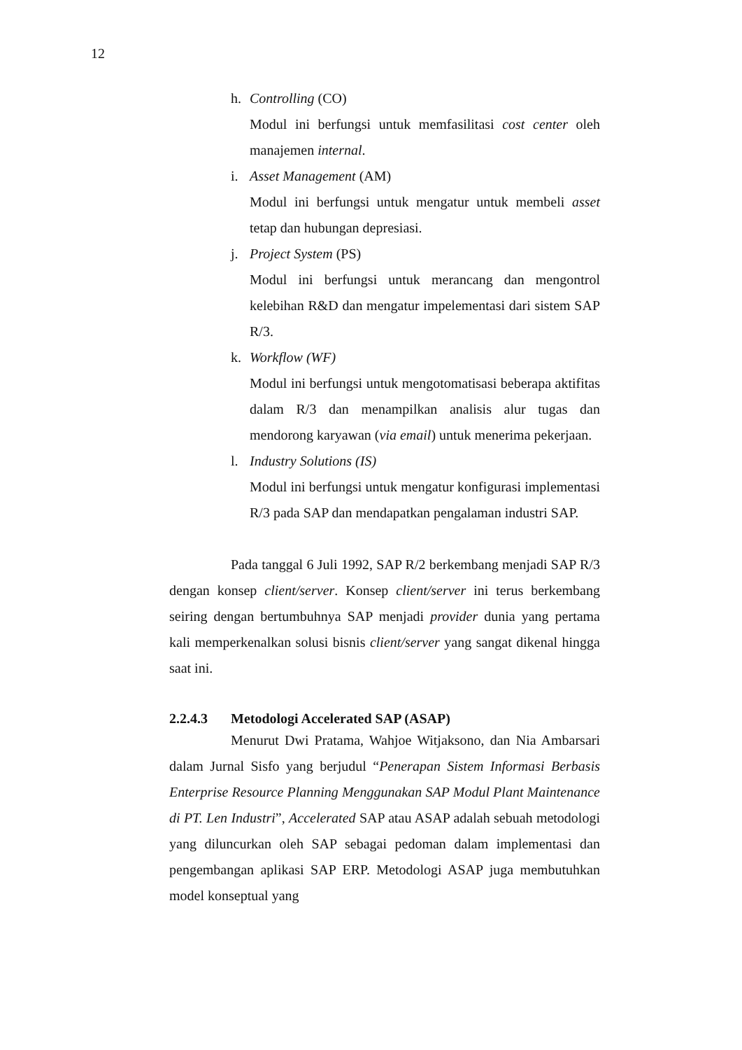12
h. Controlling (CO)
Modul ini berfungsi untuk memfasilitasi cost center oleh manajemen internal.
i. Asset Management (AM)
Modul ini berfungsi untuk mengatur untuk membeli asset tetap dan hubungan depresiasi.
j. Project System (PS)
Modul ini berfungsi untuk merancang dan mengontrol kelebihan R&D dan mengatur impelementasi dari sistem SAP R/3.
k. Workflow (WF)
Modul ini berfungsi untuk mengotomatisasi beberapa aktifitas dalam R/3 dan menampilkan analisis alur tugas dan mendorong karyawan (via email) untuk menerima pekerjaan.
l. Industry Solutions (IS)
Modul ini berfungsi untuk mengatur konfigurasi implementasi R/3 pada SAP dan mendapatkan pengalaman industri SAP.
Pada tanggal 6 Juli 1992, SAP R/2 berkembang menjadi SAP R/3 dengan konsep client/server. Konsep client/server ini terus berkembang seiring dengan bertumbuhnya SAP menjadi provider dunia yang pertama kali memperkenalkan solusi bisnis client/server yang sangat dikenal hingga saat ini.
2.2.4.3 Metodologi Accelerated SAP (ASAP)
Menurut Dwi Pratama, Wahjoe Witjaksono, dan Nia Ambarsari dalam Jurnal Sisfo yang berjudul “Penerapan Sistem Informasi Berbasis Enterprise Resource Planning Menggunakan SAP Modul Plant Maintenance di PT. Len Industri”, Accelerated SAP atau ASAP adalah sebuah metodologi yang diluncurkan oleh SAP sebagai pedoman dalam implementasi dan pengembangan aplikasi SAP ERP. Metodologi ASAP juga membutuhkan model konseptual yang